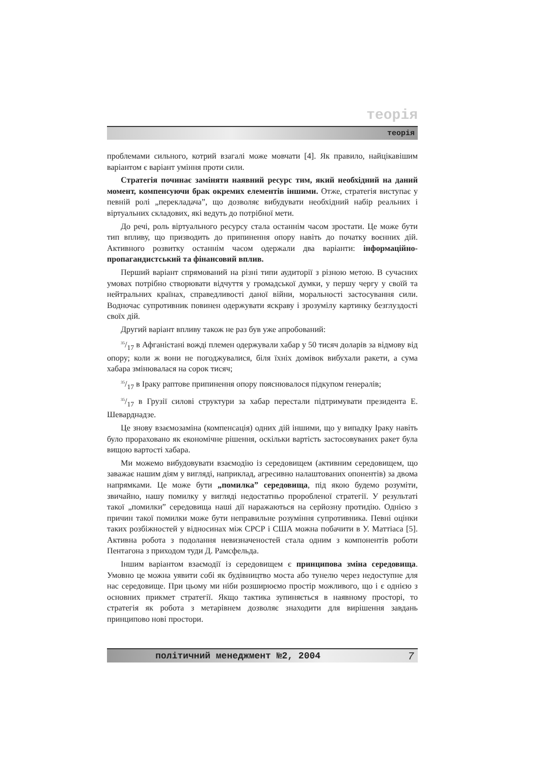теорія
теорія
проблемами сильного, котрий взагалі може мовчати [4]. Як правило, найцікавішим варіантом є варіант уміння проти сили.
Стратегія починає заміняти наявний ресурс тим, який необхідний на даний момент, компенсуючи брак окремих елементів іншими. Отже, стратегія виступає у певній ролі „перекладача”, що дозволяє вибудувати необхідний набір реальних і віртуальних складових, які ведуть до потрібної мети.
До речі, роль віртуального ресурсу стала останнім часом зростати. Це може бути тип впливу, що призводить до припинення опору навіть до початку воєнних дій. Активного розвитку останнім часом одержали два варіанти: інформаційно-пропагандистський та фінансовий вплив.
Перший варіант спрямований на різні типи аудиторії з різною метою. В сучасних умовах потрібно створювати відчуття у громадської думки, у першу чергу у своїй та нейтральних країнах, справедливості даної війни, моральності застосування сили. Водночас супротивник повинен одержувати яскраву і зрозумілу картинку безглуздості своїх дій.
Другий варіант впливу також не раз був уже апробований:
35/17 в Афганістані вожді племен одержували хабар у 50 тисяч доларів за відмову від опору; коли ж вони не погоджувалися, біля їхніх домівок вибухали ракети, а сума хабара змінювалася на сорок тисяч;
35/17 в Іраку раптове припинення опору пояснювалося підкупом генералів;
35/17 в Грузії силові структури за хабар перестали підтримувати президента Е. Шеварднадзе.
Це знову взаємозаміна (компенсація) одних дій іншими, що у випадку Іраку навіть було прораховано як економічне рішення, оскільки вартість застосовуваних ракет була вищою вартості хабара.
Ми можемо вибудовувати взаємодію із середовищем (активним середовищем, що заважає нашим діям у вигляді, наприклад, агресивно налаштованих опонентів) за двома напрямками. Це може бути „помилка” середовища, під якою будемо розуміти, звичайно, нашу помилку у вигляді недостатньо проробленої стратегії. У результаті такої „помилки” середовища наші дії наражаються на серйозну протидію. Однією з причин такої помилки може бути неправильне розуміння супротивника. Певні оцінки таких розбіжностей у відносинах між СРСР і США можна побачити в У. Маттіаса [5]. Активна робота з подолання невизначеностей стала одним з компонентів роботи Пентагона з приходом туди Д. Рамсфельда.
Іншим варіантом взаємодії із середовищем є принципова зміна середовища. Умовно це можна уявити собі як будівництво моста або тунелю через недоступне для нас середовище. При цьому ми ніби розширюємо простір можливого, що і є однією з основних прикмет стратегії. Якщо тактика зупиняється в наявному просторі, то стратегія як робота з метарівнем дозволяє знаходити для вирішення завдань принципово нові простори.
політичний менеджмент №2, 2004 7